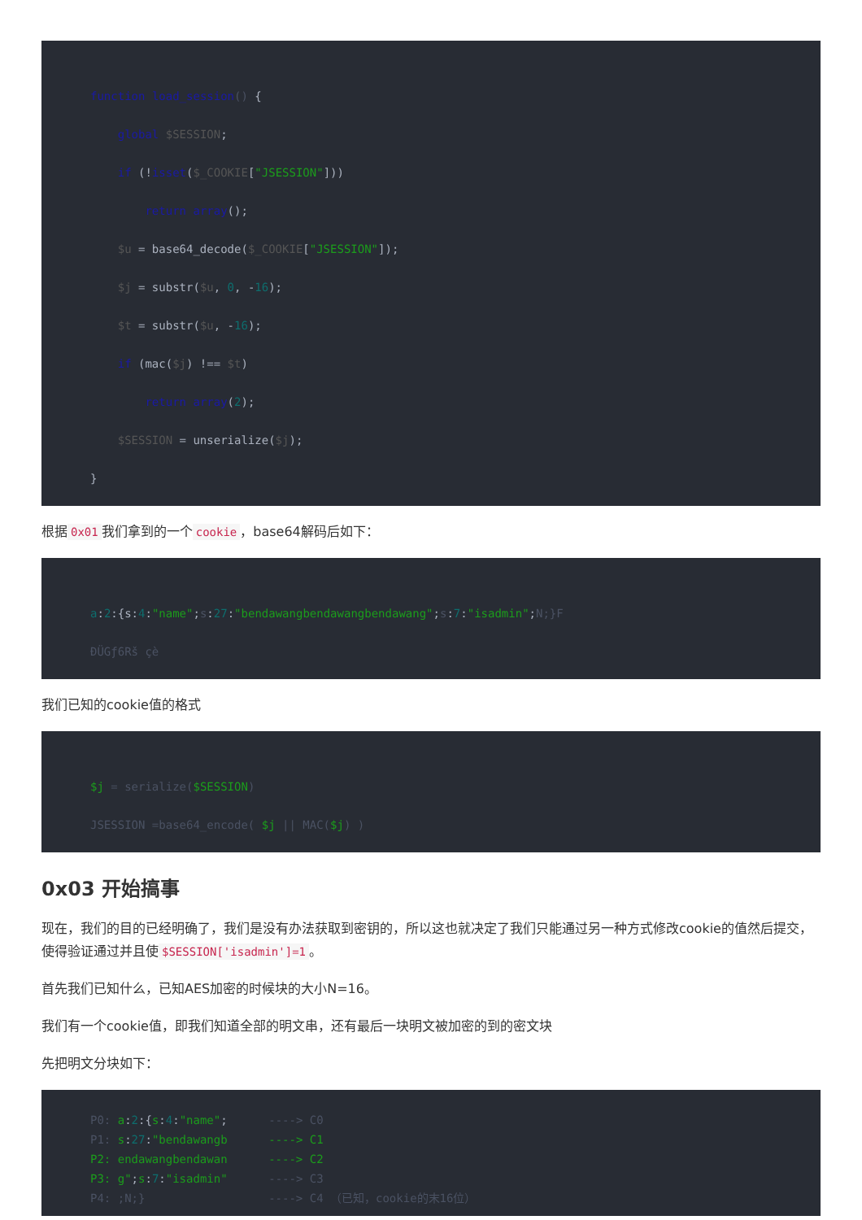function load_session() {
    global $SESSION;
    if (!isset($_COOKIE["JSESSION"]))
        return array();
    $u = base64_decode($_COOKIE["JSESSION"]);
    $j = substr($u, 0, -16);
    $t = substr($u, -16);
    if (mac($j) !== $t)
        return array(2);
    $SESSION = unserialize($j);
}
根据 0x01 我们拿到的一个 cookie ，base64解码后如下：
a:2:{s:4:"name";s:27:"bendawangbendawangbendawang";s:7:"isadmin";N;}F
ÐÜGƒ6Rš çè
我们已知的cookie值的格式
$j = serialize($SESSION)
JSESSION =base64_encode( $j || MAC($j) )
0x03 开始搞事
现在，我们的目的已经明确了，我们是没有办法获取到密钥的，所以这也就决定了我们只能通过另一种方式修改cookie的值然后提交，使得验证通过并且使 $SESSION['isadmin']=1 。
首先我们已知什么，已知AES加密的时候块的大小N=16。
我们有一个cookie值，即我们知道全部的明文串，还有最后一块明文被加密的到的密文块
先把明文分块如下：
P0: a:2:{s:4:"name";      ----> C0
P1: s:27:"bendawangb      ----> C1
P2: endawangbendawan      ----> C2
P3: g";s:7:"isadmin"      ----> C3
P4: ;N;}                  ----> C4 （已知，cookie的末16位）